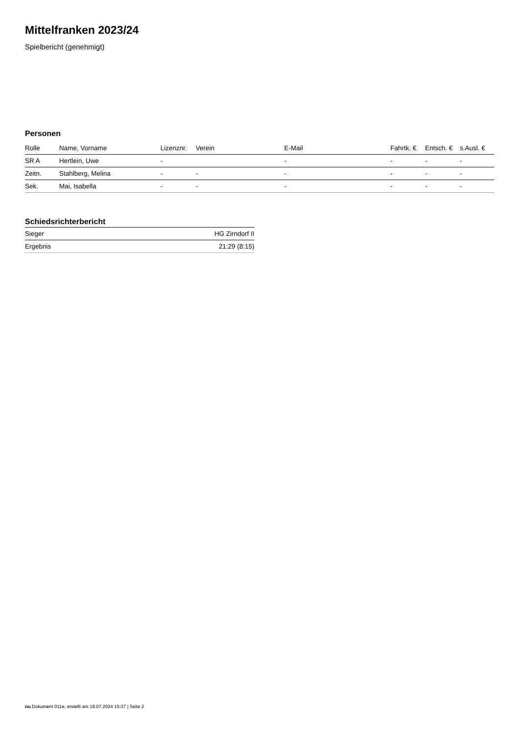Mittelfranken 2023/24
Spielbericht (genehmigt)
Personen
| Rolle | Name, Vorname | Lizenznr. | Verein | E-Mail | Fahrtk. € | Entsch. € | s.Ausl. € |
| --- | --- | --- | --- | --- | --- | --- | --- |
| SR A | Hertlein, Uwe | - | | - | - | - | - |
| Zeitn. | Stahlberg, Melina | - | - | - | - | - | - |
| Sek. | Mai, Isabella | - | - | - | - | - | - |
Schiedsrichterbericht
| Sieger | HG Zirndorf II |
| Ergebnis | 21:29 (8:15) |
nu.Dokument 011e, erstellt am 18.07.2024 15:37 | Seite 2